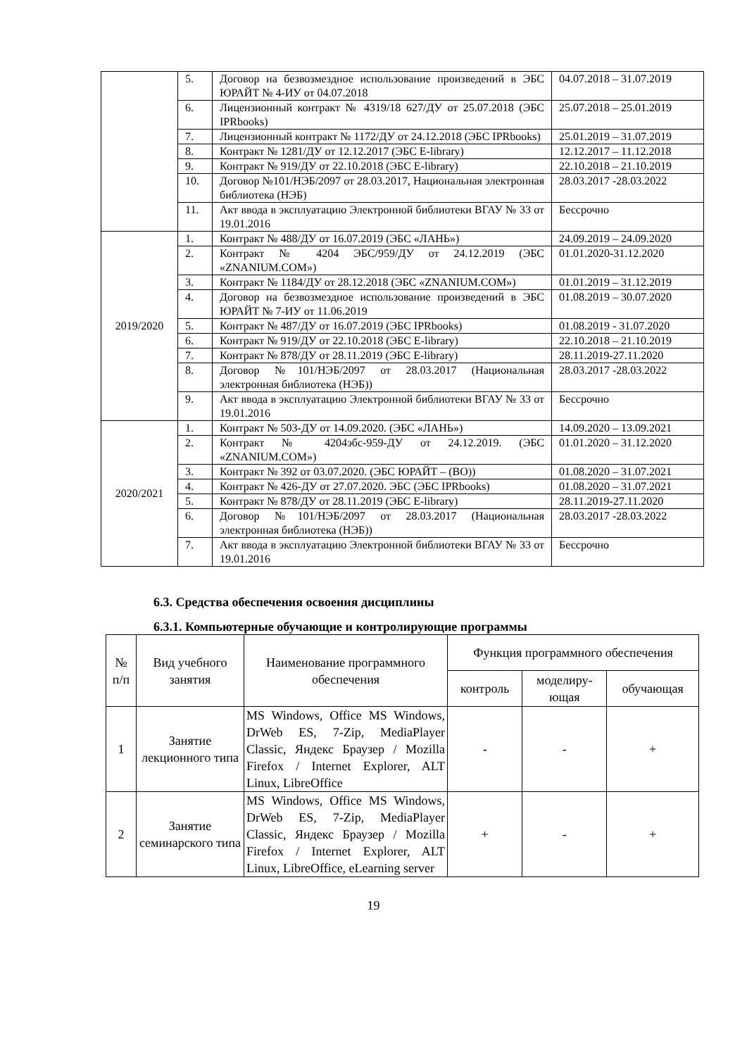| | 5. | Договор на безвозмездное использование произведений в ЭБС ЮРАЙТ № 4-ИУ от 04.07.2018 | 04.07.2018 – 31.07.2019 |
| | 6. | Лицензионный контракт № 4319/18 627/ДУ от 25.07.2018 (ЭБС IPRbooks) | 25.07.2018 – 25.01.2019 |
| | 7. | Лицензионный контракт № 1172/ДУ от 24.12.2018 (ЭБС IPRbooks) | 25.01.2019 – 31.07.2019 |
| | 8. | Контракт № 1281/ДУ от 12.12.2017 (ЭБС E-library) | 12.12.2017 – 11.12.2018 |
| | 9. | Контракт № 919/ДУ от 22.10.2018 (ЭБС E-library) | 22.10.2018 – 21.10.2019 |
| | 10. | Договор №101/НЭБ/2097 от 28.03.2017, Национальная электронная библиотека (НЭБ) | 28.03.2017 -28.03.2022 |
| | 11. | Акт ввода в эксплуатацию Электронной библиотеки ВГАУ № 33 от 19.01.2016 | Бессрочно |
| 2019/2020 | 1. | Контракт № 488/ДУ от 16.07.2019 (ЭБС «ЛАНЬ») | 24.09.2019 – 24.09.2020 |
| | 2. | Контракт № 4204 ЭБС/959/ДУ от 24.12.2019 (ЭБС «ZNANIUM.COM») | 01.01.2020-31.12.2020 |
| | 3. | Контракт № 1184/ДУ от 28.12.2018 (ЭБС «ZNANIUM.COM») | 01.01.2019 – 31.12.2019 |
| | 4. | Договор на безвозмездное использование произведений в ЭБС ЮРАЙТ № 7-ИУ от 11.06.2019 | 01.08.2019 – 30.07.2020 |
| | 5. | Контракт № 487/ДУ от 16.07.2019 (ЭБС IPRbooks) | 01.08.2019 - 31.07.2020 |
| | 6. | Контракт № 919/ДУ от 22.10.2018 (ЭБС E-library) | 22.10.2018 – 21.10.2019 |
| | 7. | Контракт № 878/ДУ от 28.11.2019 (ЭБС E-library) | 28.11.2019-27.11.2020 |
| | 8. | Договор №101/НЭБ/2097 от 28.03.2017 (Национальная электронная библиотека (НЭБ)) | 28.03.2017 -28.03.2022 |
| | 9. | Акт ввода в эксплуатацию Электронной библиотеки ВГАУ № 33 от 19.01.2016 | Бессрочно |
| 2020/2021 | 1. | Контракт № 503-ДУ от 14.09.2020. (ЭБС «ЛАНЬ») | 14.09.2020 – 13.09.2021 |
| | 2. | Контракт № 4204эбс-959-ДУ от 24.12.2019. (ЭБС «ZNANIUM.COM») | 01.01.2020 – 31.12.2020 |
| | 3. | Контракт № 392 от 03.07.2020. (ЭБС ЮРАЙТ – (ВО)) | 01.08.2020 – 31.07.2021 |
| | 4. | Контракт № 426-ДУ от 27.07.2020. ЭБС (ЭБС IPRbooks) | 01.08.2020 – 31.07.2021 |
| | 5. | Контракт № 878/ДУ от 28.11.2019 (ЭБС E-library) | 28.11.2019-27.11.2020 |
| | 6. | Договор №101/НЭБ/2097 от 28.03.2017 (Национальная электронная библиотека (НЭБ)) | 28.03.2017 -28.03.2022 |
| | 7. | Акт ввода в эксплуатацию Электронной библиотеки ВГАУ № 33 от 19.01.2016 | Бессрочно |
6.3. Средства обеспечения освоения дисциплины
6.3.1. Компьютерные обучающие и контролирующие программы
| № п/п | Вид учебного занятия | Наименование программного обеспечения | Функция программного обеспечения | | |
| --- | --- | --- | --- | --- | --- |
| | | | контроль | моделиру- ющая | обучающая |
| 1 | Занятие лекционного типа | MS Windows, Office MS Windows, DrWeb ES, 7-Zip, MediaPlayer Classic, Яндекс Браузер / Mozilla Firefox / Internet Explorer, ALT Linux, LibreOffice | - | - | + |
| 2 | Занятие семинарского типа | MS Windows, Office MS Windows, DrWeb ES, 7-Zip, MediaPlayer Classic, Яндекс Браузер / Mozilla Firefox / Internet Explorer, ALT Linux, LibreOffice, eLearning server | + | - | + |
19